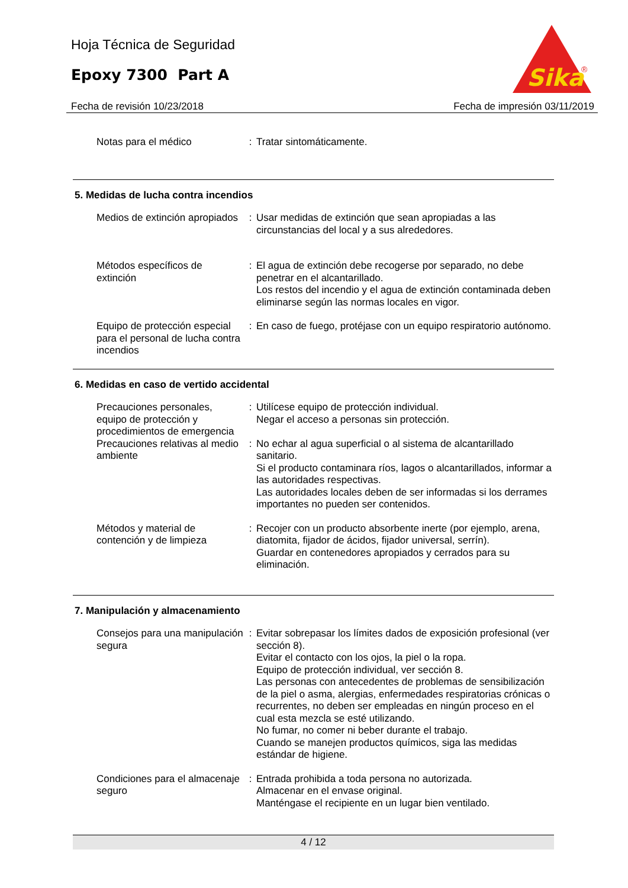Hoja Técnica de Seguridad
Epoxy 7300 Part A
Sika
®
Fecha de revisión 10/23/2018 Fecha de impresión 03/11/2019
Notas para el médico : Tratar sintomáticamente.
5. Medidas de lucha contra incendios
Medios de extinción apropiados
: Usar medidas de extinción que sean apropiadas a las circunstancias del local y a sus alrededores.
Métodos específicos de extinción
: El agua de extinción debe recogerse por separado, no debe penetrar en el alcantarillado.
Los restos del incendio y el agua de extinción contaminada deben eliminarse según las normas locales en vigor.
Equipo de protección especial para el personal de lucha contra incendios
: En caso de fuego, protéjase con un equipo respiratorio autónomo.
6. Medidas en caso de vertido accidental
Precauciones personales, equipo de protección y procedimientos de emergencia
: Utilícese equipo de protección individual.
Negar el acceso a personas sin protección.
Precauciones relativas al medio ambiente
: No echar al agua superficial o al sistema de alcantarillado sanitario.
Si el producto contaminara ríos, lagos o alcantarillados, informar a las autoridades respectivas.
Las autoridades locales deben de ser informadas si los derrames importantes no pueden ser contenidos.
Métodos y material de contención y de limpieza
: Recojer con un producto absorbente inerte (por ejemplo, arena, diatomita, fijador de ácidos, fijador universal, serrín).
Guardar en contenedores apropiados y cerrados para su eliminación.
7. Manipulación y almacenamiento
Consejos para una manipulación segura
: Evitar sobrepasar los límites dados de exposición profesional (ver sección 8).
Evitar el contacto con los ojos, la piel o la ropa.
Equipo de protección individual, ver sección 8.
Las personas con antecedentes de problemas de sensibilización de la piel o asma, alergias, enfermedades respiratorias crónicas o recurrentes, no deben ser empleadas en ningún proceso en el cual esta mezcla se esté utilizando.
No fumar, no comer ni beber durante el trabajo.
Cuando se manejen productos químicos, siga las medidas estándar de higiene.
Condiciones para el almacenaje seguro
: Entrada prohibida a toda persona no autorizada.
Almacenar en el envase original.
Manténgase el recipiente en un lugar bien ventilado.
4 / 12